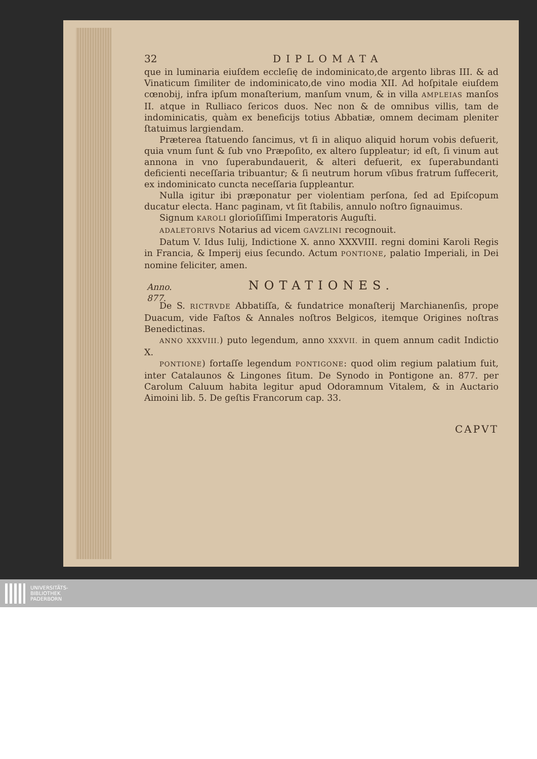Anno.
877.
32 DIPLOMATA
que in luminaria eiuſdem eccleſię de indominicato,de argento libras III. & ad Vinaticum ſimiliter de indominicato,de vino modia XII. Ad hoſpitale eiuſdem cœnobij, infra ipſum monaſterium, manſum vnum, & in villa AMPLEIAS manſos II. atque in Rulliaco ſericos duos. Nec non & de omnibus villis, tam de indominicatis, quàm ex beneficijs totius Abbatiæ, omnem decimam pleniter ſtatuimus largiendam.
Præterea ſtatuendo ſancimus, vt ſi in aliquo aliquid horum vobis defuerit, quia vnum ſunt & ſub vno Præpoſito, ex altero ſuppleatur; id eſt, ſi vinum aut annona in vno ſuperabundauerit, & alteri defuerit, ex ſuperabundanti deficienti neceſſaria tribuantur; & ſi neutrum horum vſibus fratrum ſuffecerit, ex indominicato cuncta neceſſaria ſuppleantur.
Nulla igitur ibi præponatur per violentiam perſona, ſed ad Epiſcopum ducatur electa. Hanc paginam, vt ſit ſtabilis, annulo noſtro ſignauimus.
Signum KAROLI glorioſiſſimi Imperatoris Auguſti.
ADALETORIVS Notarius ad vicem GAVZLINI recognouit.
Datum V. Idus Iulij, Indictione X. anno XXXVIII. regni domini Karoli Regis in Francia, & Imperij eius ſecundo. Actum PONTIONE, palatio Imperiali, in Dei nomine feliciter, amen.
NOTATIONES.
De S. RICTRVDE Abbatiſſa, & fundatrice monaſterij Marchianenſis, prope Duacum, vide Faſtos & Annales noſtros Belgicos, itemque Origines noſtras Benedictinas.
ANNO XXXVIII.) puto legendum, anno XXXVII. in quem annum cadit Indictio X.
PONTIONE) fortaſſe legendum PONTIGONE: quod olim regium palatium fuit, inter Catalaunos & Lingones ſitum. De Synodo in Pontigone an. 877. per Carolum Caluum habita legitur apud Odoramnum Vitalem, & in Auctario Aimoini lib. 5. De geſtis Francorum cap. 33.
CAPVT
UNIVERSITÄTS-
BIBLIOTHEK
PADERBORN